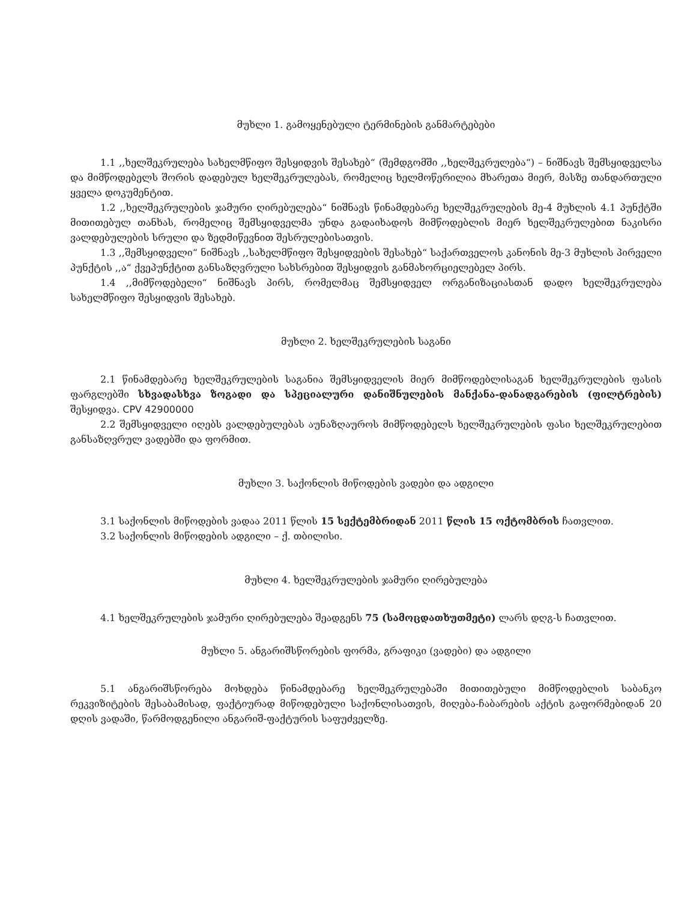მუხლი 1. გამოყენებული ტერმინების განმარტებები
1.1 ,,ხელშეკრულება სახელმწიფო შესყიდვის შესახებ“ (შემდგომში ,,ხელშეკრულება“) – ნიშნავს შემსყიდველსა და მიმწოდებელს შორის დადებულ ხელშეკრულებას, რომელიც ხელმოწერილია მხარეთა მიერ, მასზე თანდართული ყველა დოკუმენტით.
1.2 ,,ხელშეკრულების ჯამური ღირებულება“ ნიშნავს წინამდებარე ხელშეკრულების მე-4 მუხლის 4.1 პუნქტში მითითებულ თანხას, რომელიც შემსყიდველმა უნდა გადაიხადოს მიმწოდებლის მიერ ხელშეკრულებით ნაკისრი ვალდებულების სრული და ზედმიწევნით შესრულებისათვის.
1.3 ,,შემსყიდველი“ ნიშნავს ,,სახელმწიფო შესყიდვების შესახებ“ საქართველოს კანონის მე-3 მუხლის პირველი პუნქტის ,,ა“ ქვეპუნქტით განსაზღვრული სახსრებით შესყიდვის განმახორციელებელ პირს.
1.4 ,,მიმწოდებელი“ ნიშნავს პირს, რომელმაც შემსყიდველ ორგანიზაციასთან დადო ხელშეკრულება სახელმწიფო შესყიდვის შესახებ.
მუხლი 2. ხელშეკრულების საგანი
2.1 წინამდებარე ხელშეკრულების საგანია შემსყიდველის მიერ მიმწოდებლისაგან ხელშეკრულების ფასის ფარგლებში სხვადასხვა ზოგადი და სპეციალური დანიშნულების მანქანა-დანადგარების (ფილტრების) შესყიდვა. CPV 42900000
2.2 შემსყიდველი იღებს ვალდებულებას აუნაზღაუროს მიმწოდებელს ხელშეკრულების ფასი ხელშეკრულებით განსაზღვრულ ვადებში და ფორმით.
მუხლი 3. საქონლის მიწოდების ვადები და ადგილი
3.1 საქონლის მიწოდების ვადაა 2011 წლის 15 სექტემბრიდან 2011 წლის 15 ოქტომბრის ჩათვლით.
3.2 საქონლის მიწოდების ადგილი – ქ. თბილისი.
მუხლი 4. ხელშეკრულების ჯამური ღირებულება
4.1 ხელშეკრულების ჯამური ღირებულება შეადგენს 75 (სამოცდათხუთმეტი) ლარს დღგ-ს ჩათვლით.
მუხლი 5. ანგარიშსწორების ფორმა, გრაფიკი (ვადები) და ადგილი
5.1 ანგარიშსწორება მოხდება წინამდებარე ხელშეკრულებაში მითითებული მიმწოდებლის საბანკო რეკვიზიტების შესაბამისად, ფაქტიურად მიწოდებული საქონლისათვის, მიღება-ჩაბარების აქტის გაფორმებიდან 20 დღის ვადაში, წარმოდგენილი ანგარიშ-ფაქტურის საფუძველზე.